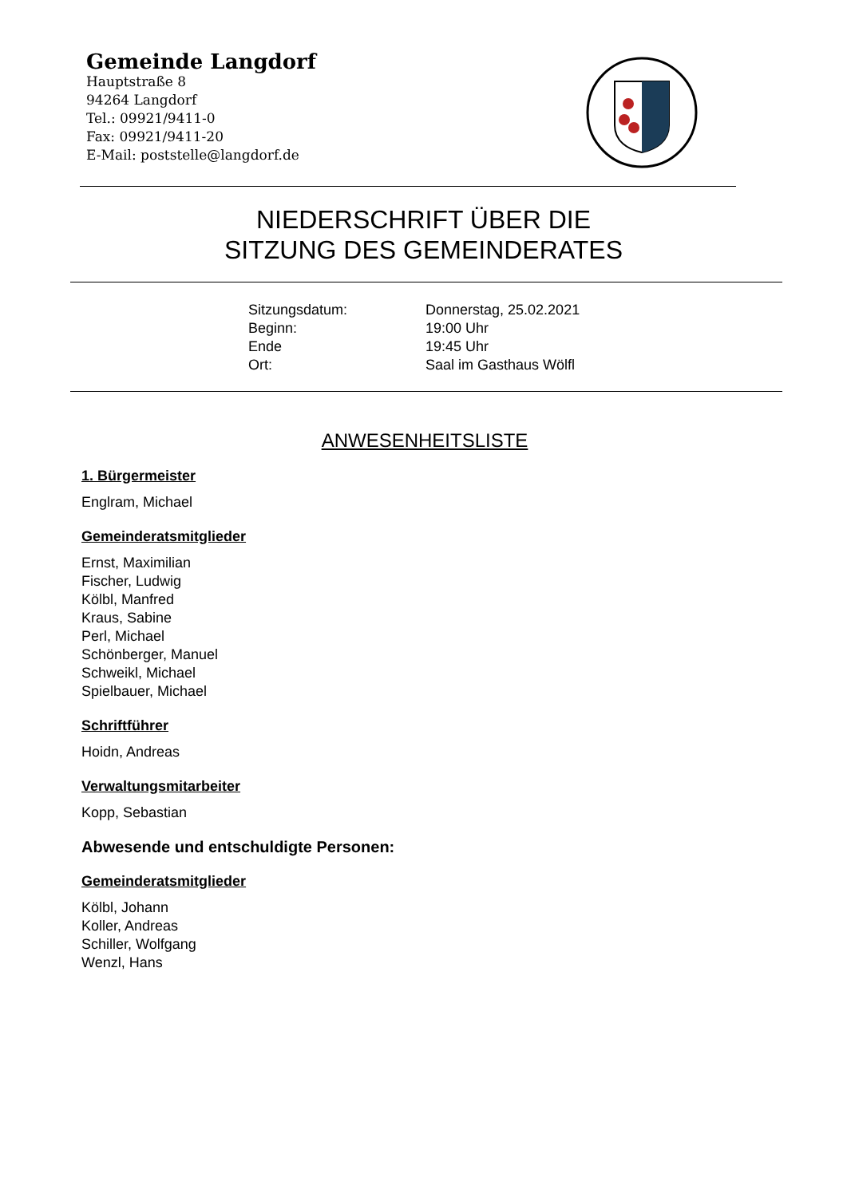Gemeinde Langdorf
Hauptstraße 8
94264 Langdorf
Tel.: 09921/9411-0
Fax: 09921/9411-20
E-Mail: poststelle@langdorf.de
NIEDERSCHRIFT ÜBER DIE
SITZUNG DES GEMEINDERATES
Sitzungsdatum: Donnerstag, 25.02.2021
Beginn: 19:00 Uhr
Ende 19:45 Uhr
Ort: Saal im Gasthaus Wölfl
ANWESENHEITSLISTE
1. Bürgermeister
Englram, Michael
Gemeinderatsmitglieder
Ernst, Maximilian
Fischer, Ludwig
Kölbl, Manfred
Kraus, Sabine
Perl, Michael
Schönberger, Manuel
Schweikl, Michael
Spielbauer, Michael
Schriftführer
Hoidn, Andreas
Verwaltungsmitarbeiter
Kopp, Sebastian
Abwesende und entschuldigte Personen:
Gemeinderatsmitglieder
Kölbl, Johann
Koller, Andreas
Schiller, Wolfgang
Wenzl, Hans